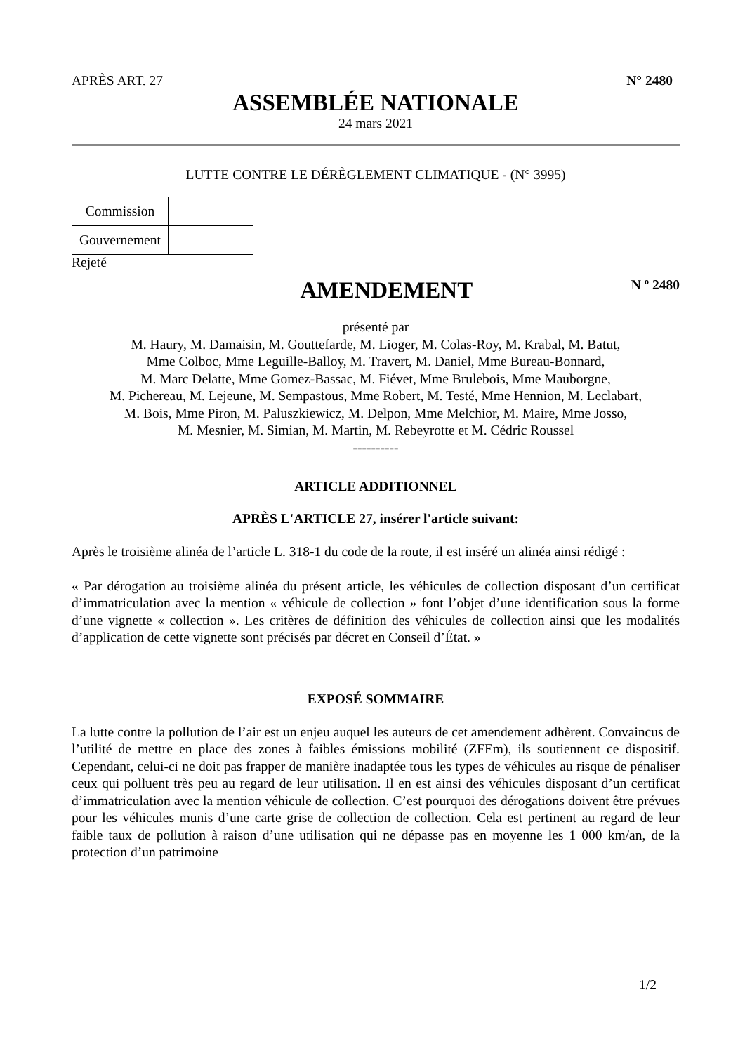APRÈS ART. 27 N° 2480
ASSEMBLÉE NATIONALE
24 mars 2021
LUTTE CONTRE LE DÉRÈGLEMENT CLIMATIQUE - (N° 3995)
| Commission | |
| Gouvernement | |
Rejeté
AMENDEMENT N º 2480
présenté par
M. Haury, M. Damaisin, M. Gouttefarde, M. Lioger, M. Colas-Roy, M. Krabal, M. Batut,
Mme Colboc, Mme Leguille-Balloy, M. Travert, M. Daniel, Mme Bureau-Bonnard,
M. Marc Delatte, Mme Gomez-Bassac, M. Fiévet, Mme Brulebois, Mme Mauborgne,
M. Pichereau, M. Lejeune, M. Sempastous, Mme Robert, M. Testé, Mme Hennion, M. Leclabart,
M. Bois, Mme Piron, M. Paluszkiewicz, M. Delpon, Mme Melchior, M. Maire, Mme Josso,
M. Mesnier, M. Simian, M. Martin, M. Rebeyrotte et M. Cédric Roussel
----------
ARTICLE ADDITIONNEL
APRÈS L'ARTICLE 27, insérer l'article suivant:
Après le troisième alinéa de l’article L. 318-1 du code de la route, il est inséré un alinéa ainsi rédigé :
« Par dérogation au troisième alinéa du présent article, les véhicules de collection disposant d’un certificat d’immatriculation avec la mention « véhicule de collection » font l’objet d’une identification sous la forme d’une vignette « collection ». Les critères de définition des véhicules de collection ainsi que les modalités d’application de cette vignette sont précisés par décret en Conseil d’État. »
EXPOSÉ SOMMAIRE
La lutte contre la pollution de l’air est un enjeu auquel les auteurs de cet amendement adhèrent. Convaincus de l’utilité de mettre en place des zones à faibles émissions mobilité (ZFEm), ils soutiennent ce dispositif. Cependant, celui-ci ne doit pas frapper de manière inadaptée tous les types de véhicules au risque de pénaliser ceux qui polluent très peu au regard de leur utilisation. Il en est ainsi des véhicules disposant d’un certificat d’immatriculation avec la mention véhicule de collection. C’est pourquoi des dérogations doivent être prévues pour les véhicules munis d’une carte grise de collection de collection. Cela est pertinent au regard de leur faible taux de pollution à raison d’une utilisation qui ne dépasse pas en moyenne les 1 000 km/an, de la protection d’un patrimoine
1/2